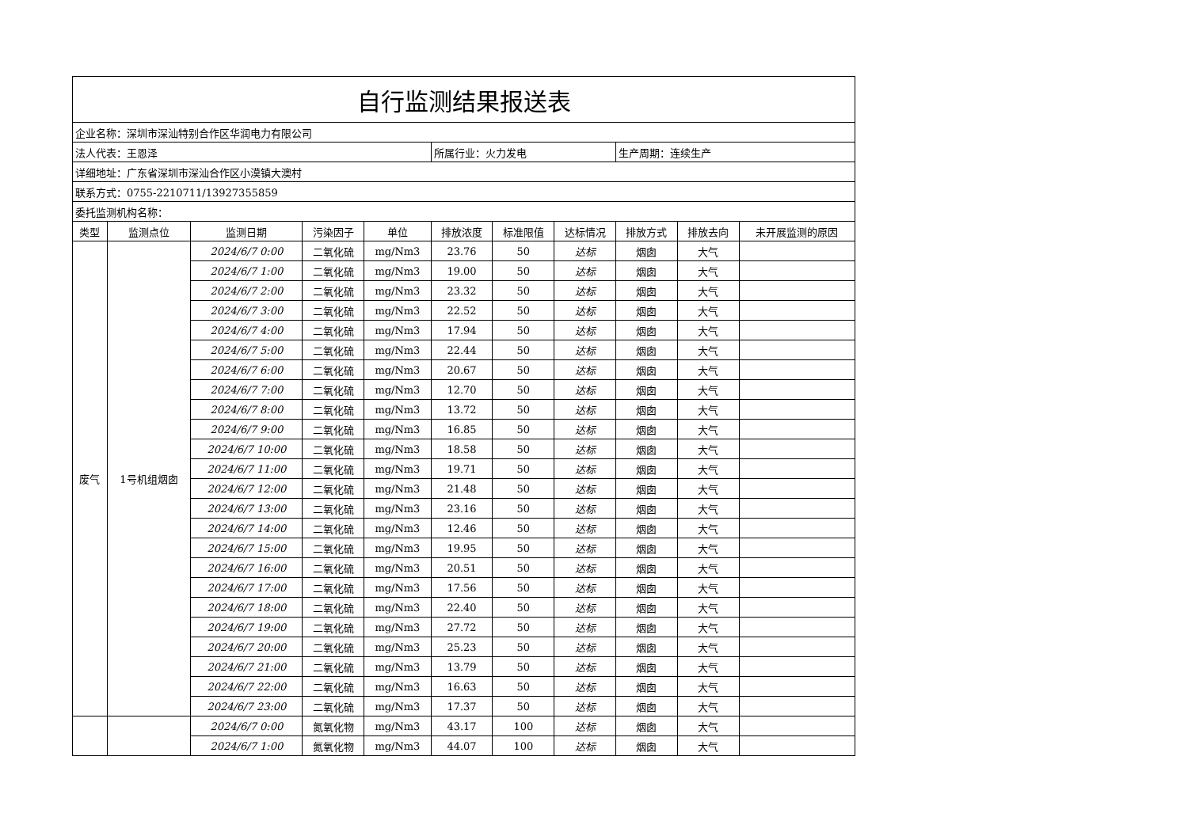| 自行监测结果报送表 | | | | | | | | | | |
| 企业名称：深圳市深汕特别合作区华润电力有限公司 | | | | | | | | | | |
| 法人代表：王恩泽 | | | | | 所属行业：火力发电 | | | 生产周期：连续生产 | | |
| 详细地址：广东省深圳市深汕合作区小漠镇大澳村 | | | | | | | | | | |
| 联系方式：0755-2210711/13927355859 | | | | | | | | | | |
| 委托监测机构名称： | | | | | | | | | | |
| 类型 | 监测点位 | 监测日期 | 污染因子 | 单位 | 排放浓度 | 标准限值 | 达标情况 | 排放方式 | 排放去向 | 未开展监测的原因 |
| 废气 | 1号机组烟囱 | 2024/6/7 0:00 | 二氧化硫 | mg/Nm3 | 23.76 | 50 | 达标 | 烟囱 | 大气 | |
| | | 2024/6/7 1:00 | 二氧化硫 | mg/Nm3 | 19.00 | 50 | 达标 | 烟囱 | 大气 | |
| | | 2024/6/7 2:00 | 二氧化硫 | mg/Nm3 | 23.32 | 50 | 达标 | 烟囱 | 大气 | |
| | | 2024/6/7 3:00 | 二氧化硫 | mg/Nm3 | 22.52 | 50 | 达标 | 烟囱 | 大气 | |
| | | 2024/6/7 4:00 | 二氧化硫 | mg/Nm3 | 17.94 | 50 | 达标 | 烟囱 | 大气 | |
| | | 2024/6/7 5:00 | 二氧化硫 | mg/Nm3 | 22.44 | 50 | 达标 | 烟囱 | 大气 | |
| | | 2024/6/7 6:00 | 二氧化硫 | mg/Nm3 | 20.67 | 50 | 达标 | 烟囱 | 大气 | |
| | | 2024/6/7 7:00 | 二氧化硫 | mg/Nm3 | 12.70 | 50 | 达标 | 烟囱 | 大气 | |
| | | 2024/6/7 8:00 | 二氧化硫 | mg/Nm3 | 13.72 | 50 | 达标 | 烟囱 | 大气 | |
| | | 2024/6/7 9:00 | 二氧化硫 | mg/Nm3 | 16.85 | 50 | 达标 | 烟囱 | 大气 | |
| | | 2024/6/7 10:00 | 二氧化硫 | mg/Nm3 | 18.58 | 50 | 达标 | 烟囱 | 大气 | |
| | | 2024/6/7 11:00 | 二氧化硫 | mg/Nm3 | 19.71 | 50 | 达标 | 烟囱 | 大气 | |
| | | 2024/6/7 12:00 | 二氧化硫 | mg/Nm3 | 21.48 | 50 | 达标 | 烟囱 | 大气 | |
| | | 2024/6/7 13:00 | 二氧化硫 | mg/Nm3 | 23.16 | 50 | 达标 | 烟囱 | 大气 | |
| | | 2024/6/7 14:00 | 二氧化硫 | mg/Nm3 | 12.46 | 50 | 达标 | 烟囱 | 大气 | |
| | | 2024/6/7 15:00 | 二氧化硫 | mg/Nm3 | 19.95 | 50 | 达标 | 烟囱 | 大气 | |
| | | 2024/6/7 16:00 | 二氧化硫 | mg/Nm3 | 20.51 | 50 | 达标 | 烟囱 | 大气 | |
| | | 2024/6/7 17:00 | 二氧化硫 | mg/Nm3 | 17.56 | 50 | 达标 | 烟囱 | 大气 | |
| | | 2024/6/7 18:00 | 二氧化硫 | mg/Nm3 | 22.40 | 50 | 达标 | 烟囱 | 大气 | |
| | | 2024/6/7 19:00 | 二氧化硫 | mg/Nm3 | 27.72 | 50 | 达标 | 烟囱 | 大气 | |
| | | 2024/6/7 20:00 | 二氧化硫 | mg/Nm3 | 25.23 | 50 | 达标 | 烟囱 | 大气 | |
| | | 2024/6/7 21:00 | 二氧化硫 | mg/Nm3 | 13.79 | 50 | 达标 | 烟囱 | 大气 | |
| | | 2024/6/7 22:00 | 二氧化硫 | mg/Nm3 | 16.63 | 50 | 达标 | 烟囱 | 大气 | |
| | | 2024/6/7 23:00 | 二氧化硫 | mg/Nm3 | 17.37 | 50 | 达标 | 烟囱 | 大气 | |
| | | 2024/6/7 0:00 | 氮氧化物 | mg/Nm3 | 43.17 | 100 | 达标 | 烟囱 | 大气 | |
| | | 2024/6/7 1:00 | 氮氧化物 | mg/Nm3 | 44.07 | 100 | 达标 | 烟囱 | 大气 | |